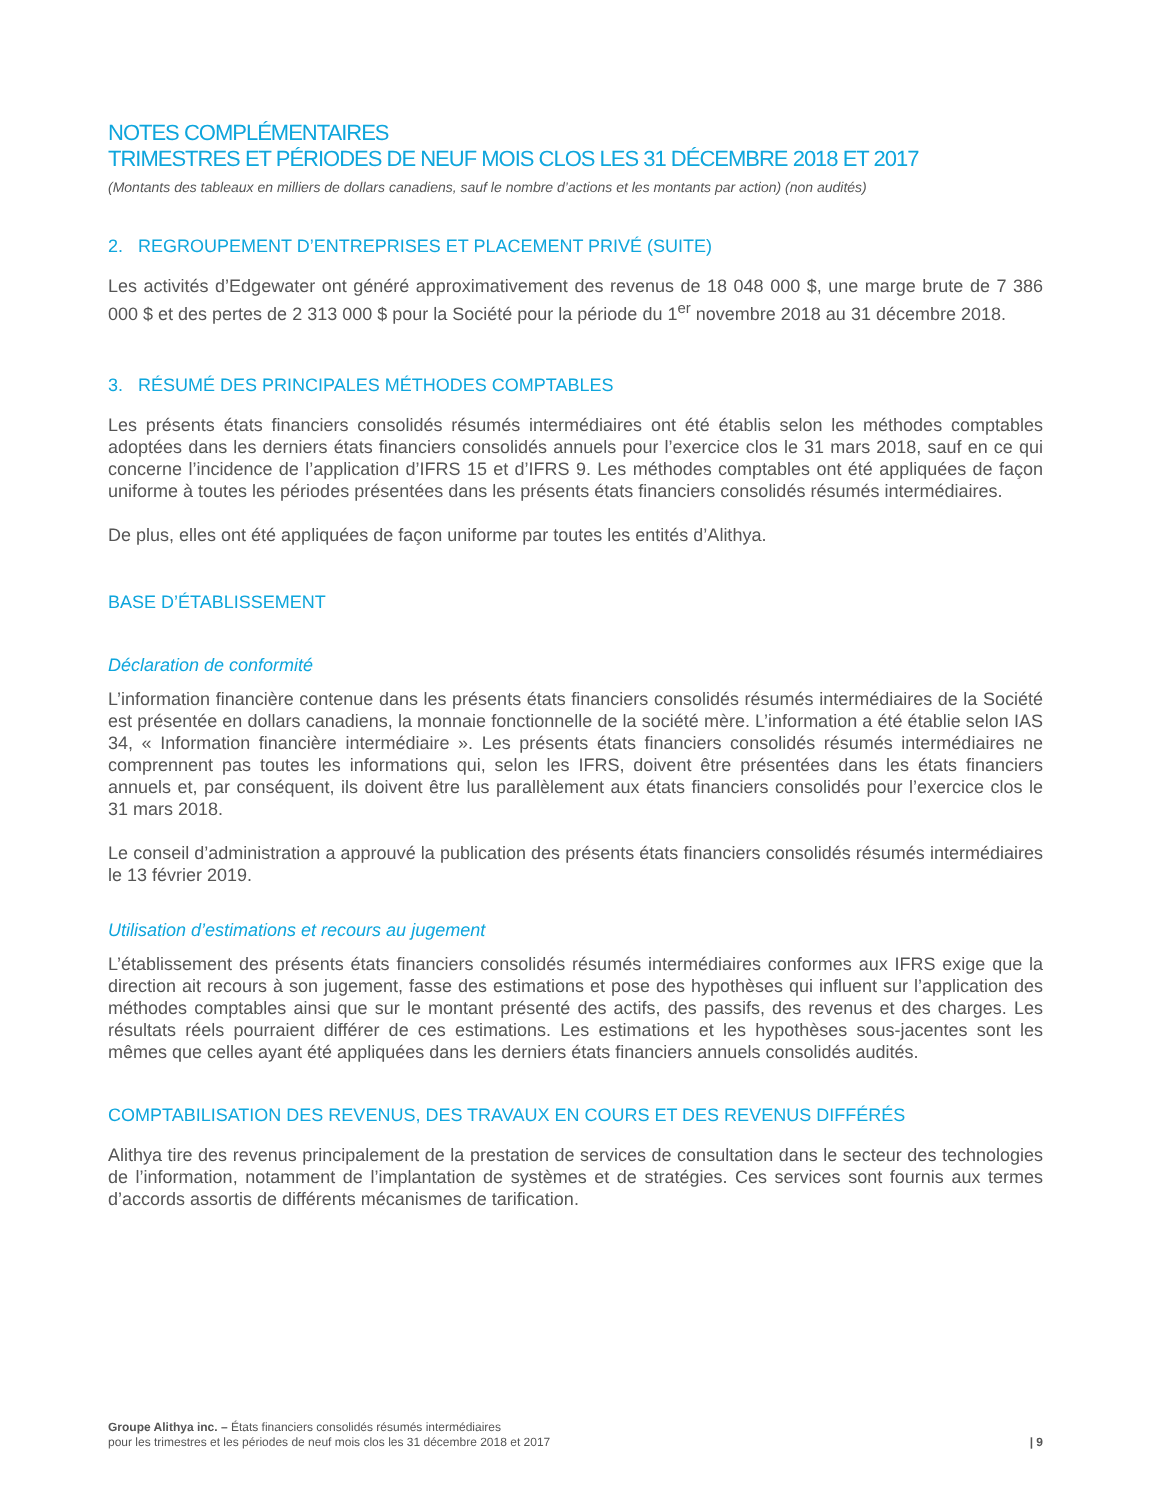NOTES COMPLÉMENTAIRES
TRIMESTRES ET PÉRIODES DE NEUF MOIS CLOS LES 31 DÉCEMBRE 2018 ET 2017
(Montants des tableaux en milliers de dollars canadiens, sauf le nombre d’actions et les montants par action) (non audités)
2. REGROUPEMENT D’ENTREPRISES ET PLACEMENT PRIVÉ (SUITE)
Les activités d’Edgewater ont généré approximativement des revenus de 18 048 000 $, une marge brute de 7 386 000 $ et des pertes de 2 313 000 $ pour la Société pour la période du 1<sup>er</sup> novembre 2018 au 31 décembre 2018.
3. RÉSUMÉ DES PRINCIPALES MÉTHODES COMPTABLES
Les présents états financiers consolidés résumés intermédiaires ont été établis selon les méthodes comptables adoptées dans les derniers états financiers consolidés annuels pour l’exercice clos le 31 mars 2018, sauf en ce qui concerne l’incidence de l’application d’IFRS 15 et d’IFRS 9. Les méthodes comptables ont été appliquées de façon uniforme à toutes les périodes présentées dans les présents états financiers consolidés résumés intermédiaires.
De plus, elles ont été appliquées de façon uniforme par toutes les entités d’Alithya.
BASE D’ÉTABLISSEMENT
Déclaration de conformité
L’information financière contenue dans les présents états financiers consolidés résumés intermédiaires de la Société est présentée en dollars canadiens, la monnaie fonctionnelle de la société mère. L’information a été établie selon IAS 34, « Information financière intermédiaire ». Les présents états financiers consolidés résumés intermédiaires ne comprennent pas toutes les informations qui, selon les IFRS, doivent être présentées dans les états financiers annuels et, par conséquent, ils doivent être lus parallèlement aux états financiers consolidés pour l’exercice clos le 31 mars 2018.
Le conseil d’administration a approuvé la publication des présents états financiers consolidés résumés intermédiaires le 13 février 2019.
Utilisation d’estimations et recours au jugement
L’établissement des présents états financiers consolidés résumés intermédiaires conformes aux IFRS exige que la direction ait recours à son jugement, fasse des estimations et pose des hypothèses qui influent sur l’application des méthodes comptables ainsi que sur le montant présenté des actifs, des passifs, des revenus et des charges. Les résultats réels pourraient différer de ces estimations. Les estimations et les hypothèses sous-jacentes sont les mêmes que celles ayant été appliquées dans les derniers états financiers annuels consolidés audités.
COMPTABILISATION DES REVENUS, DES TRAVAUX EN COURS ET DES REVENUS DIFFÉRÉS
Alithya tire des revenus principalement de la prestation de services de consultation dans le secteur des technologies de l’information, notamment de l’implantation de systèmes et de stratégies. Ces services sont fournis aux termes d’accords assortis de différents mécanismes de tarification.
Groupe Alithya inc. – États financiers consolidés résumés intermédiaires
pour les trimestres et les périodes de neuf mois clos les 31 décembre 2018 et 2017
| 9